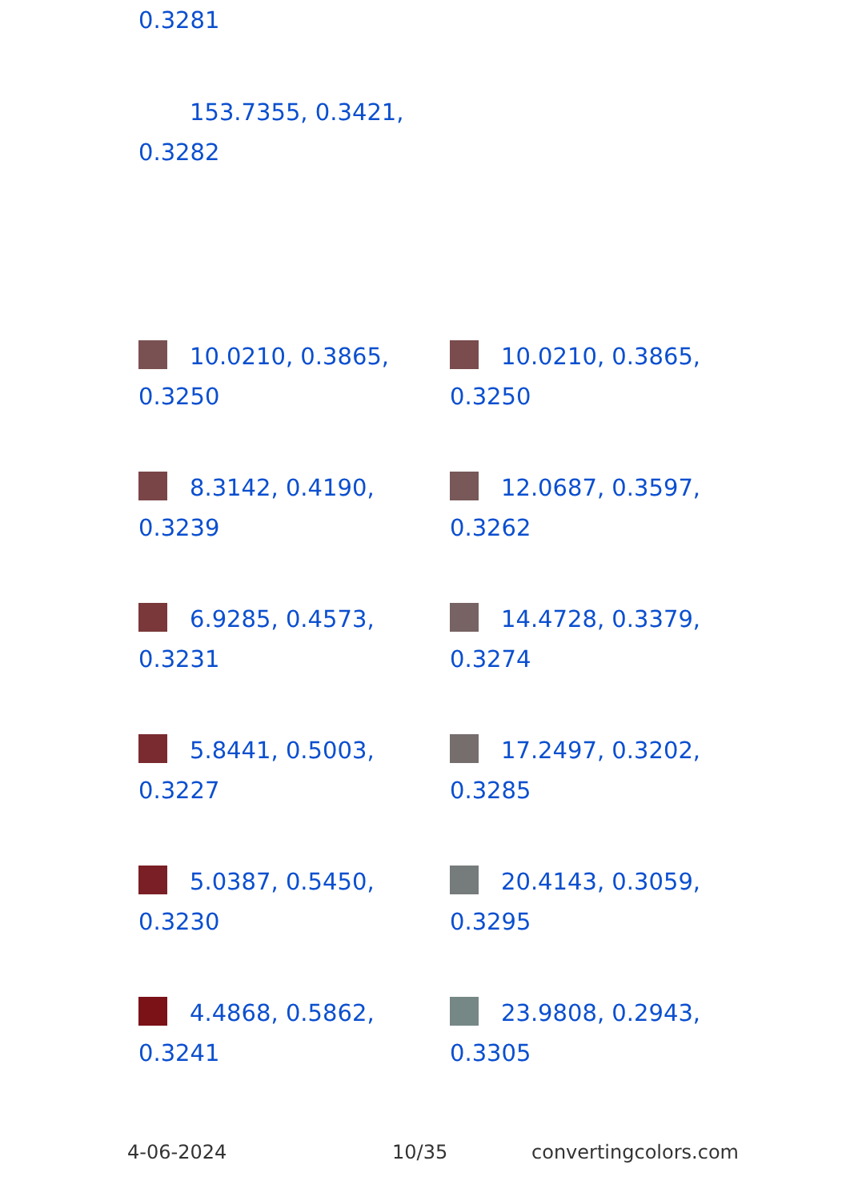0.3281
153.7355, 0.3421, 0.3282
10.0210, 0.3865, 0.3250
10.0210, 0.3865, 0.3250
8.3142, 0.4190, 0.3239
12.0687, 0.3597, 0.3262
6.9285, 0.4573, 0.3231
14.4728, 0.3379, 0.3274
5.8441, 0.5003, 0.3227
17.2497, 0.3202, 0.3285
5.0387, 0.5450, 0.3230
20.4143, 0.3059, 0.3295
4.4868, 0.5862, 0.3241
23.9808, 0.2943, 0.3305
4-06-2024 10/35 convertingcolors.com